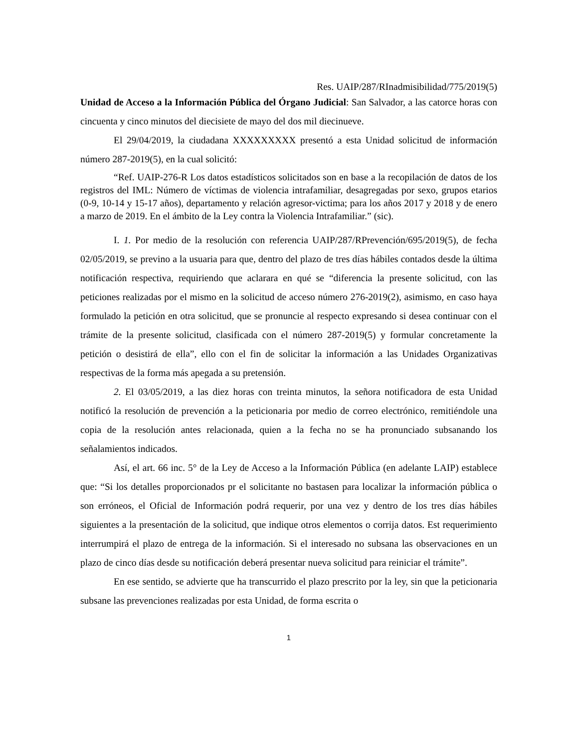Res. UAIP/287/RInadmisibilidad/775/2019(5)
Unidad de Acceso a la Información Pública del Órgano Judicial: San Salvador, a las catorce horas con cincuenta y cinco minutos del diecisiete de mayo del dos mil diecinueve.
El 29/04/2019, la ciudadana XXXXXXXXX presentó a esta Unidad solicitud de información número 287-2019(5), en la cual solicitó:
“Ref. UAIP-276-R Los datos estadísticos solicitados son en base a la recopilación de datos de los registros del IML: Número de víctimas de violencia intrafamiliar, desagregadas por sexo, grupos etarios (0-9, 10-14 y 15-17 años), departamento y relación agresor-victima; para los años 2017 y 2018 y de enero a marzo de 2019. En el ámbito de la Ley contra la Violencia Intrafamiliar.” (sic).
I. 1. Por medio de la resolución con referencia UAIP/287/RPrevención/695/2019(5), de fecha 02/05/2019, se previno a la usuaria para que, dentro del plazo de tres días hábiles contados desde la última notificación respectiva, requiriendo que aclarara en qué se “diferencia la presente solicitud, con las peticiones realizadas por el mismo en la solicitud de acceso número 276-2019(2), asimismo, en caso haya formulado la petición en otra solicitud, que se pronuncie al respecto expresando si desea continuar con el trámite de la presente solicitud, clasificada con el número 287-2019(5) y formular concretamente la petición o desistirá de ella”, ello con el fin de solicitar la información a las Unidades Organizativas respectivas de la forma más apegada a su pretensión.
2. El 03/05/2019, a las diez horas con treinta minutos, la señora notificadora de esta Unidad notificó la resolución de prevención a la peticionaria por medio de correo electrónico, remitiéndole una copia de la resolución antes relacionada, quien a la fecha no se ha pronunciado subsanando los señalamientos indicados.
Así, el art. 66 inc. 5° de la Ley de Acceso a la Información Pública (en adelante LAIP) establece que: “Si los detalles proporcionados pr el solicitante no bastasen para localizar la información pública o son erróneos, el Oficial de Información podrá requerir, por una vez y dentro de los tres días hábiles siguientes a la presentación de la solicitud, que indique otros elementos o corrija datos. Est requerimiento interrumpirá el plazo de entrega de la información. Si el interesado no subsana las observaciones en un plazo de cinco días desde su notificación deberá presentar nueva solicitud para reiniciar el trámite”.
En ese sentido, se advierte que ha transcurrido el plazo prescrito por la ley, sin que la peticionaria subsane las prevenciones realizadas por esta Unidad, de forma escrita o
1